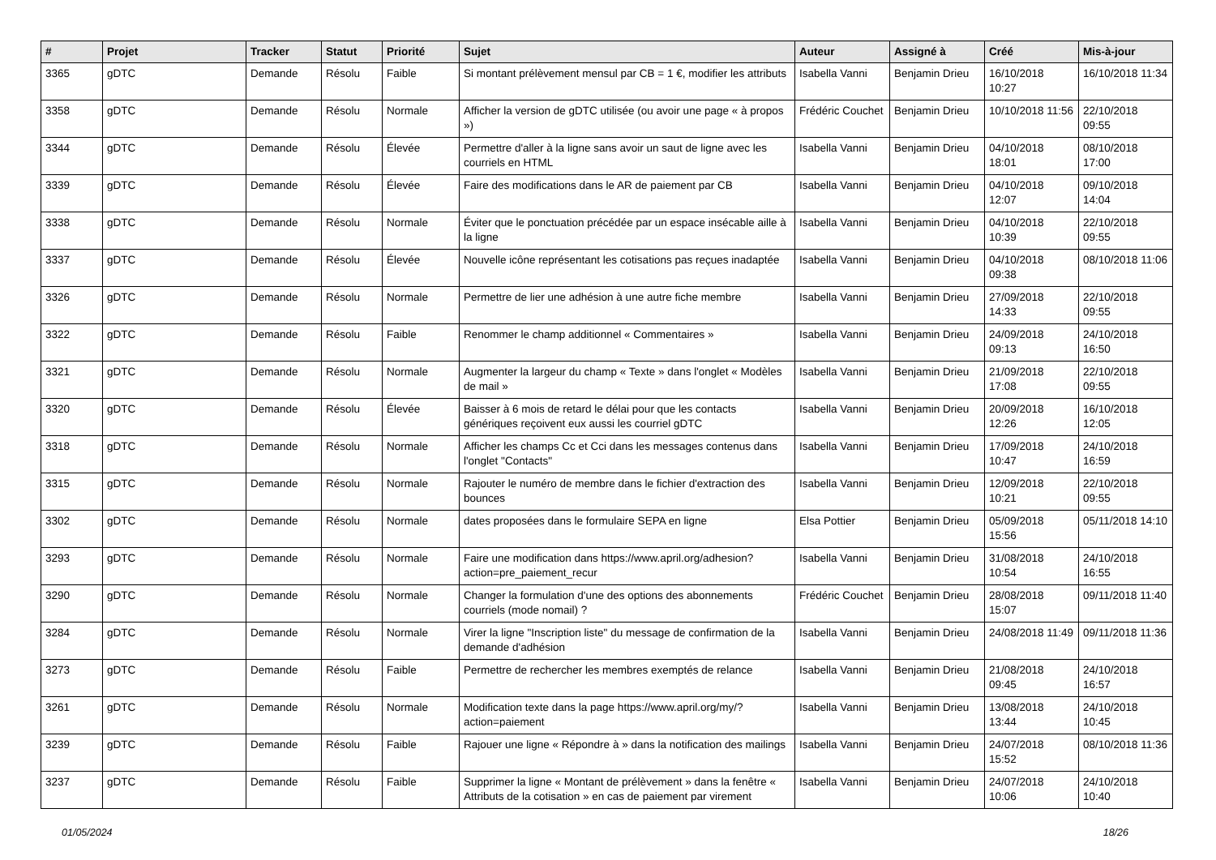| # | Projet | Tracker | Statut | Priorité | Sujet | Auteur | Assigné à | Créé | Mis-à-jour |
| --- | --- | --- | --- | --- | --- | --- | --- | --- | --- |
| 3365 | gDTC | Demande | Résolu | Faible | Si montant prélèvement mensul par CB = 1 €, modifier les attributs | Isabella Vanni | Benjamin Drieu | 16/10/2018 10:27 | 16/10/2018 11:34 |
| 3358 | gDTC | Demande | Résolu | Normale | Afficher la version de gDTC utilisée (ou avoir une page « à propos ») | Frédéric Couchet | Benjamin Drieu | 10/10/2018 11:56 | 22/10/2018 09:55 |
| 3344 | gDTC | Demande | Résolu | Élevée | Permettre d'aller à la ligne sans avoir un saut de ligne avec les courriels en HTML | Isabella Vanni | Benjamin Drieu | 04/10/2018 18:01 | 08/10/2018 17:00 |
| 3339 | gDTC | Demande | Résolu | Élevée | Faire des modifications dans le AR de paiement par CB | Isabella Vanni | Benjamin Drieu | 04/10/2018 12:07 | 09/10/2018 14:04 |
| 3338 | gDTC | Demande | Résolu | Normale | Éviter que le ponctuation précédée par un espace insécable aille à la ligne | Isabella Vanni | Benjamin Drieu | 04/10/2018 10:39 | 22/10/2018 09:55 |
| 3337 | gDTC | Demande | Résolu | Élevée | Nouvelle icône représentant les cotisations pas reçues inadaptée | Isabella Vanni | Benjamin Drieu | 04/10/2018 09:38 | 08/10/2018 11:06 |
| 3326 | gDTC | Demande | Résolu | Normale | Permettre de lier une adhésion à une autre fiche membre | Isabella Vanni | Benjamin Drieu | 27/09/2018 14:33 | 22/10/2018 09:55 |
| 3322 | gDTC | Demande | Résolu | Faible | Renommer le champ additionnel « Commentaires » | Isabella Vanni | Benjamin Drieu | 24/09/2018 09:13 | 24/10/2018 16:50 |
| 3321 | gDTC | Demande | Résolu | Normale | Augmenter la largeur du champ « Texte » dans l'onglet « Modèles de mail » | Isabella Vanni | Benjamin Drieu | 21/09/2018 17:08 | 22/10/2018 09:55 |
| 3320 | gDTC | Demande | Résolu | Élevée | Baisser à 6 mois de retard le délai pour que les contacts génériques reçoivent eux aussi les courriel gDTC | Isabella Vanni | Benjamin Drieu | 20/09/2018 12:26 | 16/10/2018 12:05 |
| 3318 | gDTC | Demande | Résolu | Normale | Afficher les champs Cc et Cci dans les messages contenus dans l'onglet "Contacts" | Isabella Vanni | Benjamin Drieu | 17/09/2018 10:47 | 24/10/2018 16:59 |
| 3315 | gDTC | Demande | Résolu | Normale | Rajouter le numéro de membre dans le fichier d'extraction des bounces | Isabella Vanni | Benjamin Drieu | 12/09/2018 10:21 | 22/10/2018 09:55 |
| 3302 | gDTC | Demande | Résolu | Normale | dates proposées dans le formulaire SEPA en ligne | Elsa Pottier | Benjamin Drieu | 05/09/2018 15:56 | 05/11/2018 14:10 |
| 3293 | gDTC | Demande | Résolu | Normale | Faire une modification dans https://www.april.org/adhesion?action=pre_paiement_recur | Isabella Vanni | Benjamin Drieu | 31/08/2018 10:54 | 24/10/2018 16:55 |
| 3290 | gDTC | Demande | Résolu | Normale | Changer la formulation d'une des options des abonnements courriels (mode nomail) ? | Frédéric Couchet | Benjamin Drieu | 28/08/2018 15:07 | 09/11/2018 11:40 |
| 3284 | gDTC | Demande | Résolu | Normale | Virer la ligne "Inscription liste" du message de confirmation de la demande d'adhésion | Isabella Vanni | Benjamin Drieu | 24/08/2018 11:49 | 09/11/2018 11:36 |
| 3273 | gDTC | Demande | Résolu | Faible | Permettre de rechercher les membres exemptés de relance | Isabella Vanni | Benjamin Drieu | 21/08/2018 09:45 | 24/10/2018 16:57 |
| 3261 | gDTC | Demande | Résolu | Normale | Modification texte dans la page https://www.april.org/my/?action=paiement | Isabella Vanni | Benjamin Drieu | 13/08/2018 13:44 | 24/10/2018 10:45 |
| 3239 | gDTC | Demande | Résolu | Faible | Rajouer une ligne « Répondre à » dans la notification des mailings | Isabella Vanni | Benjamin Drieu | 24/07/2018 15:52 | 08/10/2018 11:36 |
| 3237 | gDTC | Demande | Résolu | Faible | Supprimer la ligne « Montant de prélèvement » dans la fenêtre « Attributs de la cotisation » en cas de paiement par virement | Isabella Vanni | Benjamin Drieu | 24/07/2018 10:06 | 24/10/2018 10:40 |
01/05/2024 18/26